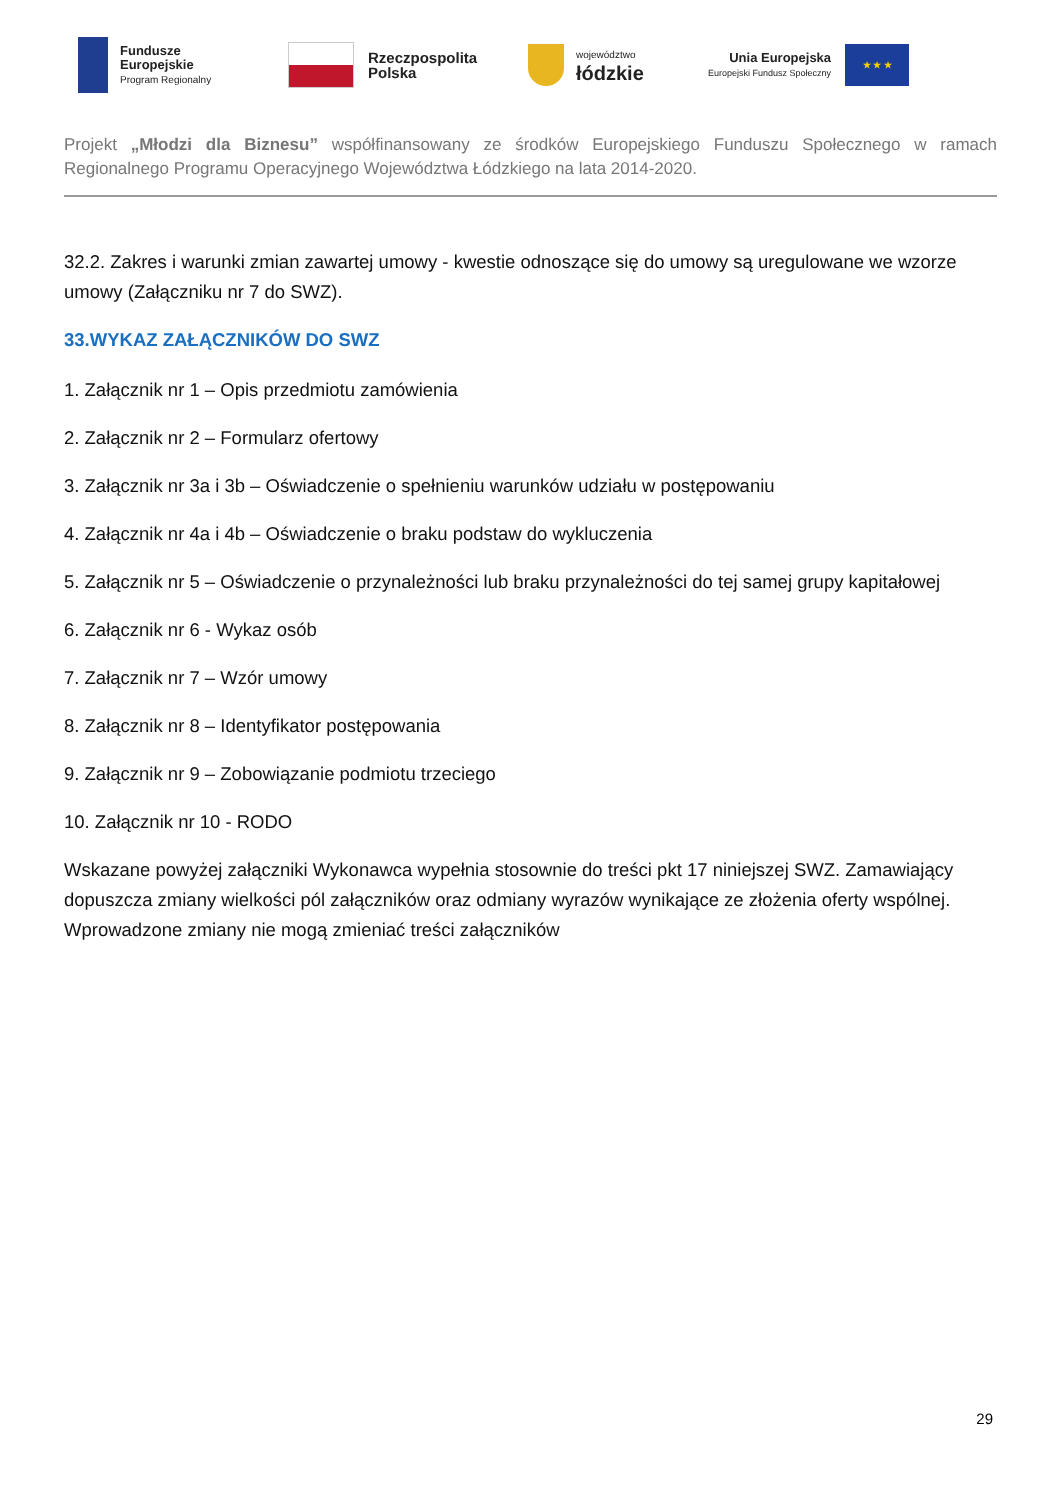Fundusze
Europejskie
Program Regionalny
Rzeczpospolita
Polska
województwo
łódzkie
Unia Europejska
Europejski Fundusz Społeczny
★ ★ ★
Projekt „Młodzi dla Biznesu” współfinansowany ze środków Europejskiego Funduszu Społecznego w ramach Regionalnego Programu Operacyjnego Województwa Łódzkiego na lata 2014-2020.
32.2. Zakres i warunki zmian zawartej umowy - kwestie odnoszące się do umowy są uregulowane we wzorze umowy (Załączniku nr 7 do SWZ).
33.WYKAZ ZAŁĄCZNIKÓW DO SWZ
1. Załącznik nr 1 – Opis przedmiotu zamówienia
2. Załącznik nr 2 – Formularz ofertowy
3. Załącznik nr 3a i 3b – Oświadczenie o spełnieniu warunków udziału w postępowaniu
4. Załącznik nr 4a i 4b – Oświadczenie o braku podstaw do wykluczenia
5. Załącznik nr 5 – Oświadczenie o przynależności lub braku przynależności do tej samej grupy kapitałowej
6. Załącznik nr 6 - Wykaz osób
7. Załącznik nr 7 – Wzór umowy
8. Załącznik nr 8 – Identyfikator postępowania
9. Załącznik nr 9 – Zobowiązanie podmiotu trzeciego
10. Załącznik nr 10 - RODO
Wskazane powyżej załączniki Wykonawca wypełnia stosownie do treści pkt 17 niniejszej SWZ. Zamawiający dopuszcza zmiany wielkości pól załączników oraz odmiany wyrazów wynikające ze złożenia oferty wspólnej. Wprowadzone zmiany nie mogą zmieniać treści załączników
29